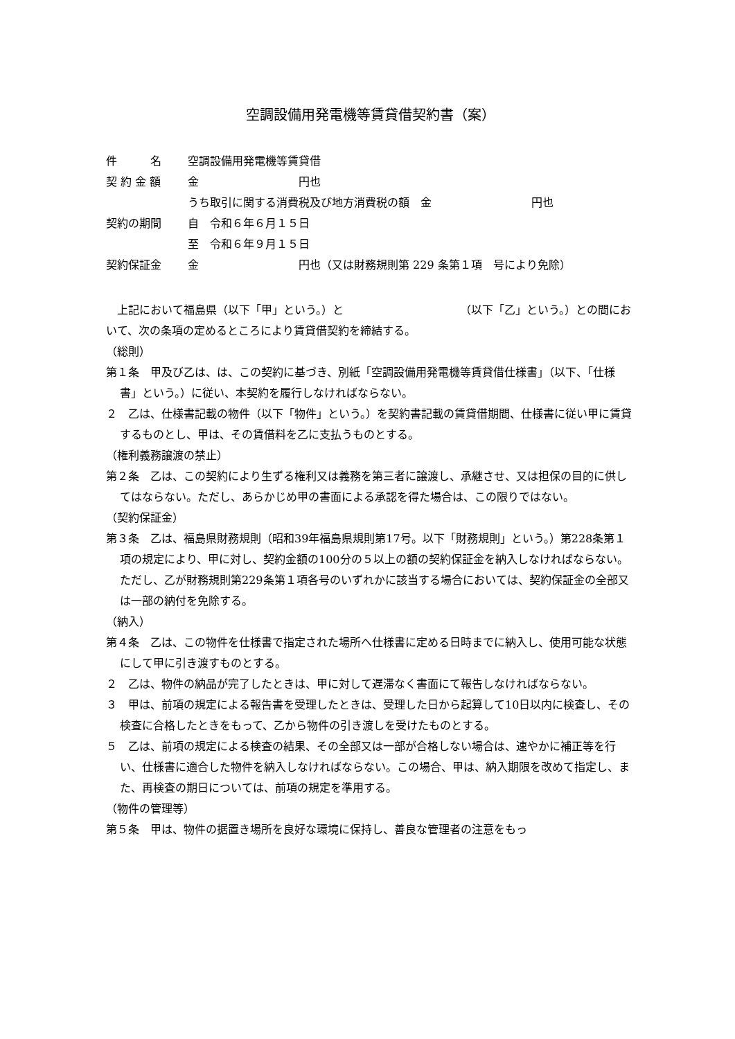空調設備用発電機等賃貸借契約書（案）
| 件 名 | 空調設備用発電機等賃貸借 |
| 契 約 金 額 | 金 円也 |
| | うち取引に関する消費税及び地方消費税の額 金 円也 |
| 契約の期間 | 自 令和６年６月１５日 |
| | 至 令和６年９月１５日 |
| 契約保証金 | 金 円也（又は財務規則第 229 条第１項 号により免除） |
　上記において福島県（以下「甲」という。）と　　　　　　　　　　　（以下「乙」という。）との間において、次の条項の定めるところにより賃貸借契約を締結する。
（総則）
第１条　甲及び乙は、は、この契約に基づき、別紙「空調設備用発電機等賃貸借仕様書」（以下、「仕様書」という。）に従い、本契約を履行しなければならない。
２　乙は、仕様書記載の物件（以下「物件」という。）を契約書記載の賃貸借期間、仕様書に従い甲に賃貸するものとし、甲は、その賃借料を乙に支払うものとする。
（権利義務譲渡の禁止）
第２条　乙は、この契約により生ずる権利又は義務を第三者に譲渡し、承継させ、又は担保の目的に供してはならない。ただし、あらかじめ甲の書面による承認を得た場合は、この限りではない。
（契約保証金）
第３条　乙は、福島県財務規則（昭和39年福島県規則第17号。以下「財務規則」という。）第228条第１項の規定により、甲に対し、契約金額の100分の５以上の額の契約保証金を納入しなければならない。ただし、乙が財務規則第229条第１項各号のいずれかに該当する場合においては、契約保証金の全部又は一部の納付を免除する。
（納入）
第４条　乙は、この物件を仕様書で指定された場所へ仕様書に定める日時までに納入し、使用可能な状態にして甲に引き渡すものとする。
２　乙は、物件の納品が完了したときは、甲に対して遅滞なく書面にて報告しなければならない。
３　甲は、前項の規定による報告書を受理したときは、受理した日から起算して10日以内に検査し、その検査に合格したときをもって、乙から物件の引き渡しを受けたものとする。
５　乙は、前項の規定による検査の結果、その全部又は一部が合格しない場合は、速やかに補正等を行い、仕様書に適合した物件を納入しなければならない。この場合、甲は、納入期限を改めて指定し、また、再検査の期日については、前項の規定を準用する。
（物件の管理等）
第５条　甲は、物件の据置き場所を良好な環境に保持し、善良な管理者の注意をもっ